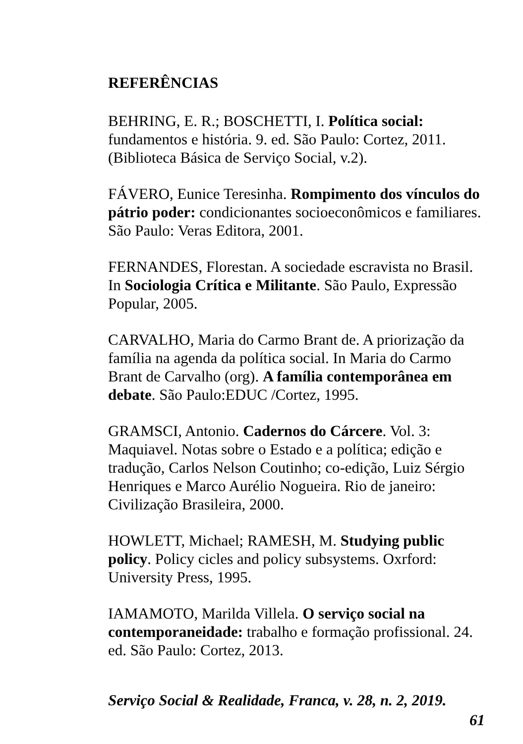REFERÊNCIAS
BEHRING, E. R.; BOSCHETTI, I. Política social: fundamentos e história. 9. ed. São Paulo: Cortez, 2011. (Biblioteca Básica de Serviço Social, v.2).
FÁVERO, Eunice Teresinha. Rompimento dos vínculos do pátrio poder: condicionantes socioeconômicos e familiares. São Paulo: Veras Editora, 2001.
FERNANDES, Florestan. A sociedade escravista no Brasil. In Sociologia Crítica e Militante. São Paulo, Expressão Popular, 2005.
CARVALHO, Maria do Carmo Brant de. A priorização da família na agenda da política social. In Maria do Carmo Brant de Carvalho (org). A família contemporânea em debate. São Paulo:EDUC /Cortez, 1995.
GRAMSCI, Antonio. Cadernos do Cárcere. Vol. 3: Maquiavel. Notas sobre o Estado e a política; edição e tradução, Carlos Nelson Coutinho; co-edição, Luiz Sérgio Henriques e Marco Aurélio Nogueira. Rio de janeiro: Civilização Brasileira, 2000.
HOWLETT, Michael; RAMESH, M. Studying public policy. Policy cicles and policy subsystems. Oxrford: University Press, 1995.
IAMAMOTO, Marilda Villela. O serviço social na contemporaneidade: trabalho e formação profissional. 24. ed. São Paulo: Cortez, 2013.
Serviço Social & Realidade, Franca, v. 28, n. 2, 2019.
61